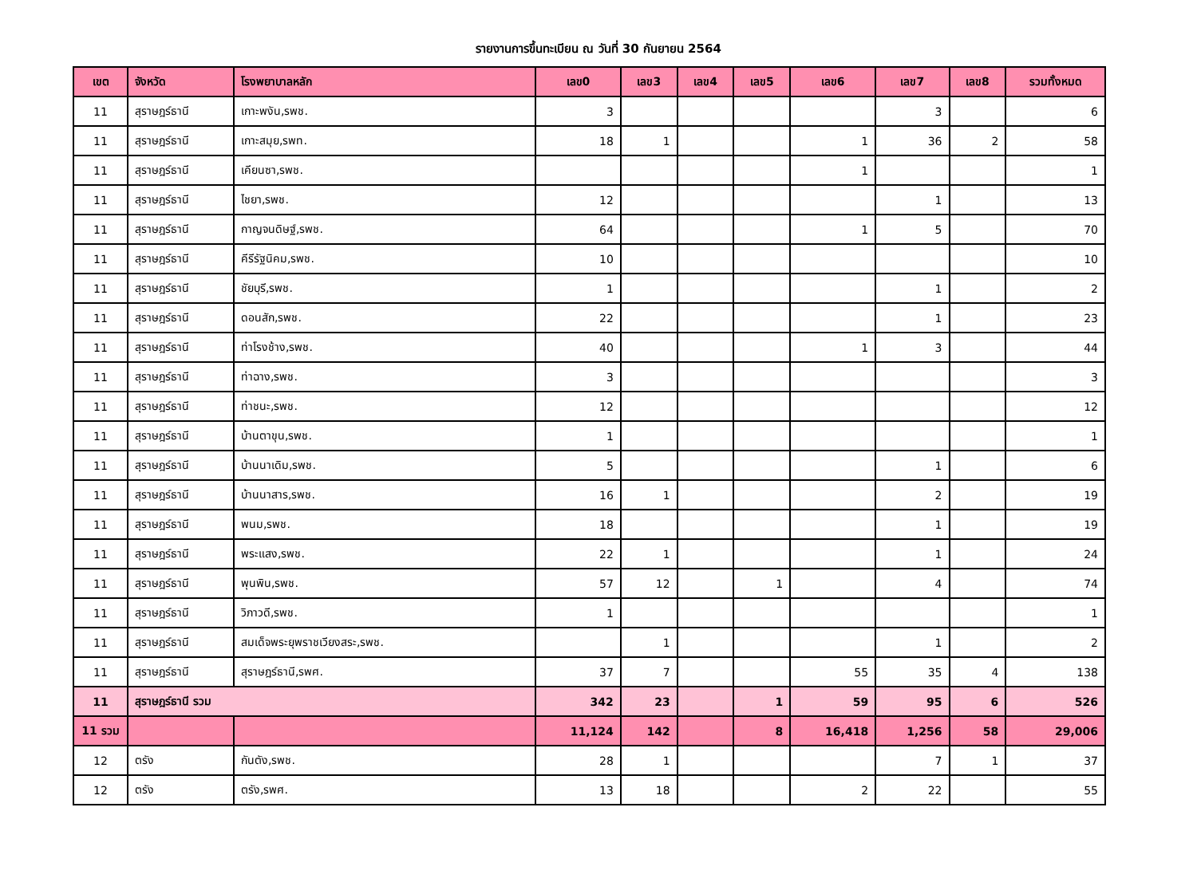รายงานการขึ้นทะเบียน ณ วันที่ 30 กันยายน 2564
| เขต | จังหวัด | โรงพยาบาลหลัก | เลข0 | เลข3 | เลข4 | เลข5 | เลข6 | เลข7 | เลข8 | รวมทั้งหมด |
| --- | --- | --- | --- | --- | --- | --- | --- | --- | --- | --- |
| 11 | สุราษฎร์ธานี | เกาะพงัน,รพช. | 3 | | | | | 3 | | 6 |
| 11 | สุราษฎร์ธานี | เกาะสมุย,รพท. | 18 | 1 | | | 1 | 36 | 2 | 58 |
| 11 | สุราษฎร์ธานี | เคียนซา,รพช. | | | | | 1 | | | 1 |
| 11 | สุราษฎร์ธานี | ไชยา,รพช. | 12 | | | | | 1 | | 13 |
| 11 | สุราษฎร์ธานี | กาญจนดิษฐ์,รพช. | 64 | | | | 1 | 5 | | 70 |
| 11 | สุราษฎร์ธานี | คีรีรัฐนิคม,รพช. | 10 | | | | | | | 10 |
| 11 | สุราษฎร์ธานี | ชัยบุรี,รพช. | 1 | | | | | 1 | | 2 |
| 11 | สุราษฎร์ธานี | ดอนสัก,รพช. | 22 | | | | | 1 | | 23 |
| 11 | สุราษฎร์ธานี | ท่าโรงช้าง,รพช. | 40 | | | | 1 | 3 | | 44 |
| 11 | สุราษฎร์ธานี | ท่าฉาง,รพช. | 3 | | | | | | | 3 |
| 11 | สุราษฎร์ธานี | ท่าชนะ,รพช. | 12 | | | | | | | 12 |
| 11 | สุราษฎร์ธานี | บ้านตาขุน,รพช. | 1 | | | | | | | 1 |
| 11 | สุราษฎร์ธานี | บ้านนาเดิม,รพช. | 5 | | | | | 1 | | 6 |
| 11 | สุราษฎร์ธานี | บ้านนาสาร,รพช. | 16 | 1 | | | | 2 | | 19 |
| 11 | สุราษฎร์ธานี | พนม,รพช. | 18 | | | | | 1 | | 19 |
| 11 | สุราษฎร์ธานี | พระแสง,รพช. | 22 | 1 | | | | 1 | | 24 |
| 11 | สุราษฎร์ธานี | พุนพิน,รพช. | 57 | 12 | | 1 | | 4 | | 74 |
| 11 | สุราษฎร์ธานี | วิภาวดี,รพช. | 1 | | | | | | | 1 |
| 11 | สุราษฎร์ธานี | สมเด็จพระยุพราชเวียงสระ,รพช. | | 1 | | | | 1 | | 2 |
| 11 | สุราษฎร์ธานี | สุราษฎร์ธานี,รพศ. | 37 | 7 | | | 55 | 35 | 4 | 138 |
| 11 | สุราษฎร์ธานี รวม | | 342 | 23 | | 1 | 59 | 95 | 6 | 526 |
| 11 รวม | | | 11,124 | 142 | | 8 | 16,418 | 1,256 | 58 | 29,006 |
| 12 | ตรัง | กันตัง,รพช. | 28 | 1 | | | | 7 | 1 | 37 |
| 12 | ตรัง | ตรัง,รพศ. | 13 | 18 | | | 2 | 22 | | 55 |